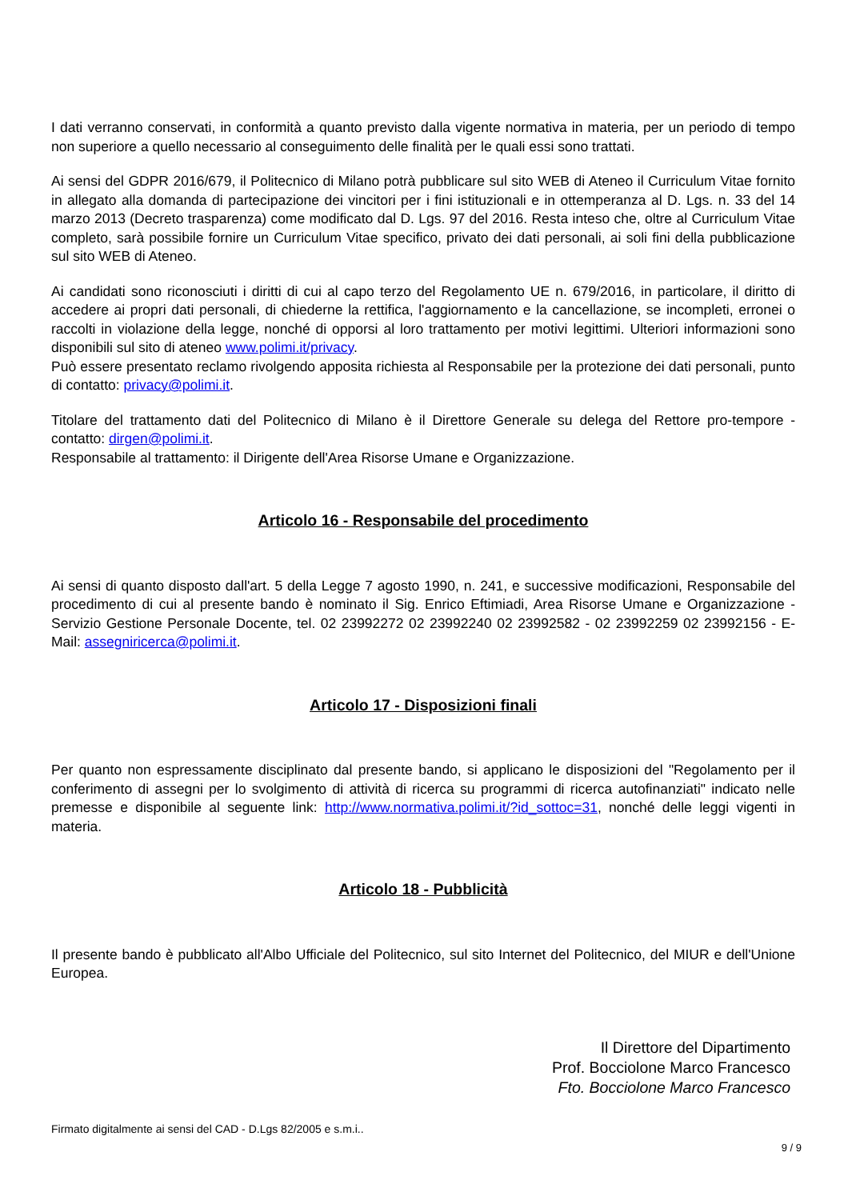I dati verranno conservati, in conformità a quanto previsto dalla vigente normativa in materia, per un periodo di tempo non superiore a quello necessario al conseguimento delle finalità per le quali essi sono trattati.
Ai sensi del GDPR 2016/679, il Politecnico di Milano potrà pubblicare sul sito WEB di Ateneo il Curriculum Vitae fornito in allegato alla domanda di partecipazione dei vincitori per i fini istituzionali e in ottemperanza al D. Lgs. n. 33 del 14 marzo 2013 (Decreto trasparenza) come modificato dal D. Lgs. 97 del 2016. Resta inteso che, oltre al Curriculum Vitae completo, sarà possibile fornire un Curriculum Vitae specifico, privato dei dati personali, ai soli fini della pubblicazione sul sito WEB di Ateneo.
Ai candidati sono riconosciuti i diritti di cui al capo terzo del Regolamento UE n. 679/2016, in particolare, il diritto di accedere ai propri dati personali, di chiederne la rettifica, l'aggiornamento e la cancellazione, se incompleti, erronei o raccolti in violazione della legge, nonché di opporsi al loro trattamento per motivi legittimi. Ulteriori informazioni sono disponibili sul sito di ateneo www.polimi.it/privacy.
Può essere presentato reclamo rivolgendo apposita richiesta al Responsabile per la protezione dei dati personali, punto di contatto: privacy@polimi.it.
Titolare del trattamento dati del Politecnico di Milano è il Direttore Generale su delega del Rettore pro-tempore - contatto: dirgen@polimi.it.
Responsabile al trattamento: il Dirigente dell'Area Risorse Umane e Organizzazione.
Articolo 16 - Responsabile del procedimento
Ai sensi di quanto disposto dall'art. 5 della Legge 7 agosto 1990, n. 241, e successive modificazioni, Responsabile del procedimento di cui al presente bando è nominato il Sig. Enrico Eftimiadi, Area Risorse Umane e Organizzazione - Servizio Gestione Personale Docente, tel. 02 23992272 02 23992240 02 23992582 - 02 23992259 02 23992156 - E-Mail: assegniricerca@polimi.it.
Articolo 17 - Disposizioni finali
Per quanto non espressamente disciplinato dal presente bando, si applicano le disposizioni del "Regolamento per il conferimento di assegni per lo svolgimento di attività di ricerca su programmi di ricerca autofinanziati" indicato nelle premesse e disponibile al seguente link: http://www.normativa.polimi.it/?id_sottoc=31, nonché delle leggi vigenti in materia.
Articolo 18 - Pubblicità
Il presente bando è pubblicato all'Albo Ufficiale del Politecnico, sul sito Internet del Politecnico, del MIUR e dell'Unione Europea.
Il Direttore del Dipartimento
Prof. Bocciolone Marco Francesco
Fto. Bocciolone Marco Francesco
Firmato digitalmente ai sensi del CAD - D.Lgs 82/2005 e s.m.i..
9 / 9